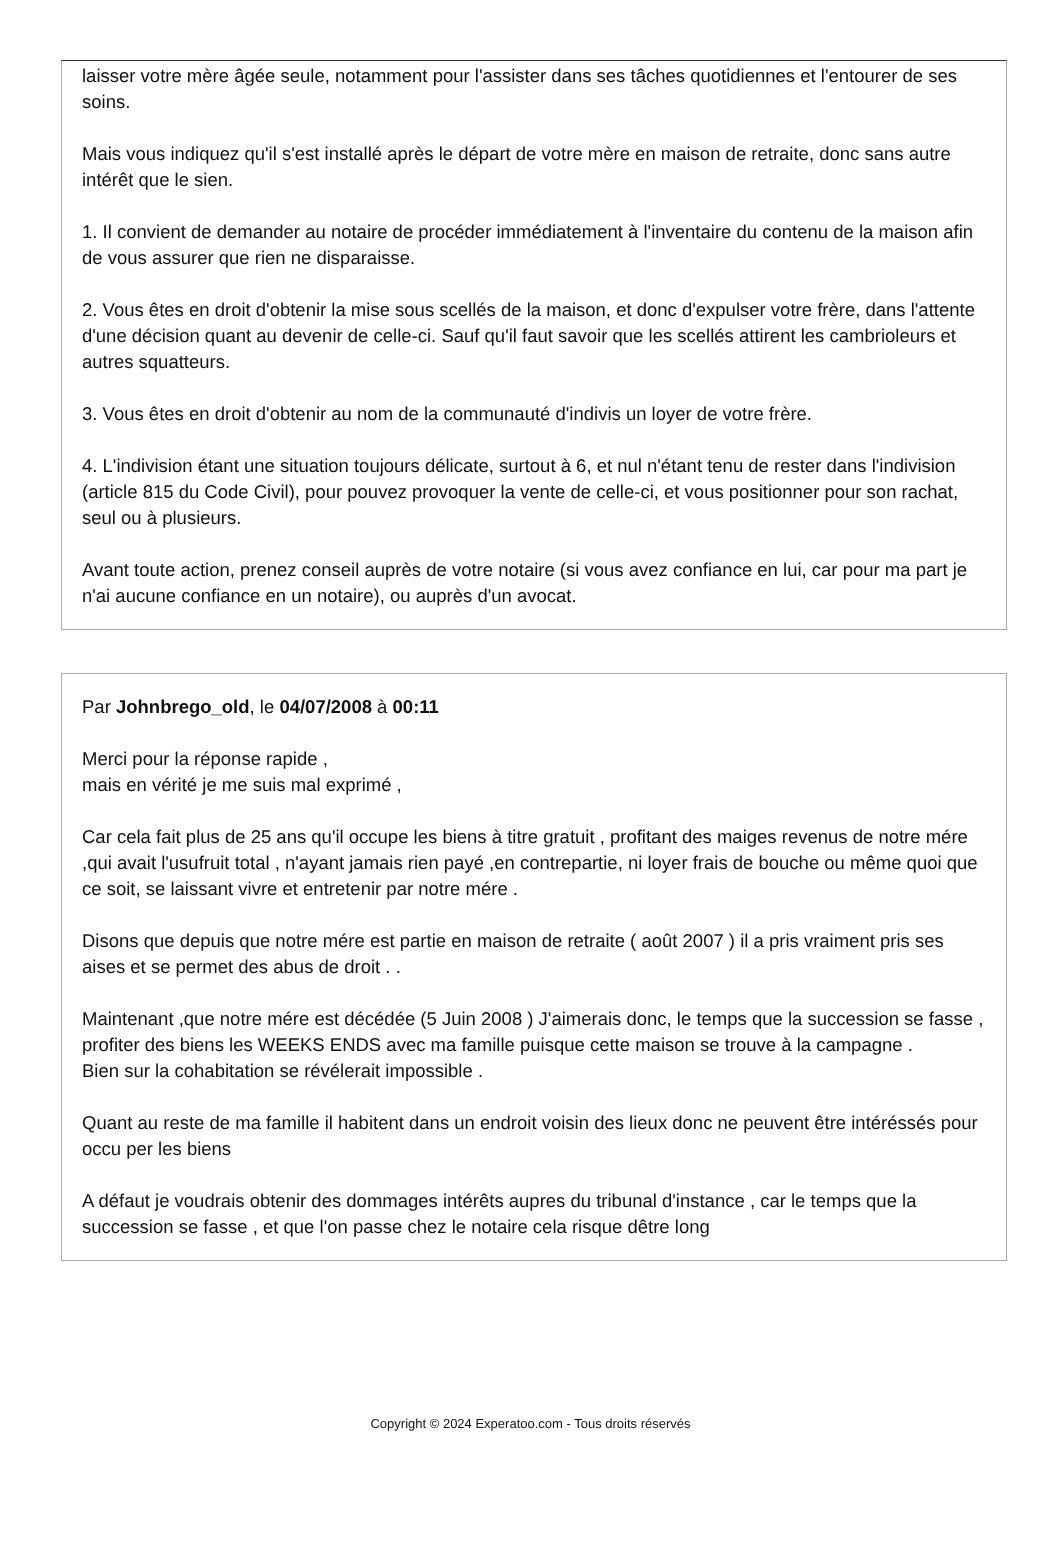laisser votre mère âgée seule, notamment pour l'assister dans ses tâches quotidiennes et l'entourer de ses soins.
Mais vous indiquez qu'il s'est installé après le départ de votre mère en maison de retraite, donc sans autre intérêt que le sien.
1. Il convient de demander au notaire de procéder immédiatement à l'inventaire du contenu de la maison afin de vous assurer que rien ne disparaisse.
2. Vous êtes en droit d'obtenir la mise sous scellés de la maison, et donc d'expulser votre frère, dans l'attente d'une décision quant au devenir de celle-ci. Sauf qu'il faut savoir que les scellés attirent les cambrioleurs et autres squatteurs.
3. Vous êtes en droit d'obtenir au nom de la communauté d'indivis un loyer de votre frère.
4. L'indivision étant une situation toujours délicate, surtout à 6, et nul n'étant tenu de rester dans l'indivision (article 815 du Code Civil), pour pouvez provoquer la vente de celle-ci, et vous positionner pour son rachat, seul ou à plusieurs.
Avant toute action, prenez conseil auprès de votre notaire (si vous avez confiance en lui, car pour ma part je n'ai aucune confiance en un notaire), ou auprès d'un avocat.
Par Johnbrego_old, le 04/07/2008 à 00:11
Merci pour la réponse rapide ,
mais en vérité je me suis mal exprimé ,
Car cela fait plus de 25 ans qu'il occupe les biens à titre gratuit , profitant des maiges revenus de notre mére ,qui avait l'usufruit total , n'ayant jamais rien payé ,en contrepartie, ni loyer frais de bouche ou même quoi que ce soit, se laissant vivre et entretenir par notre mére .
Disons que depuis que notre mére est partie en maison de retraite ( août 2007 ) il a pris vraiment pris ses aises et se permet des abus de droit . .
Maintenant ,que notre mére est décédée (5 Juin 2008 ) J'aimerais donc, le temps que la succession se fasse , profiter des biens les WEEKS ENDS avec ma famille puisque cette maison se trouve à la campagne .
Bien sur la cohabitation se révélerait impossible .
Quant au reste de ma famille il habitent dans un endroit voisin des lieux donc ne peuvent être intéréssés pour occu per les biens
A défaut je voudrais obtenir des dommages intérêts aupres du tribunal d'instance , car le temps que la succession se fasse , et que l'on passe chez le notaire cela risque dêtre long
Copyright © 2024 Experatoo.com - Tous droits réservés